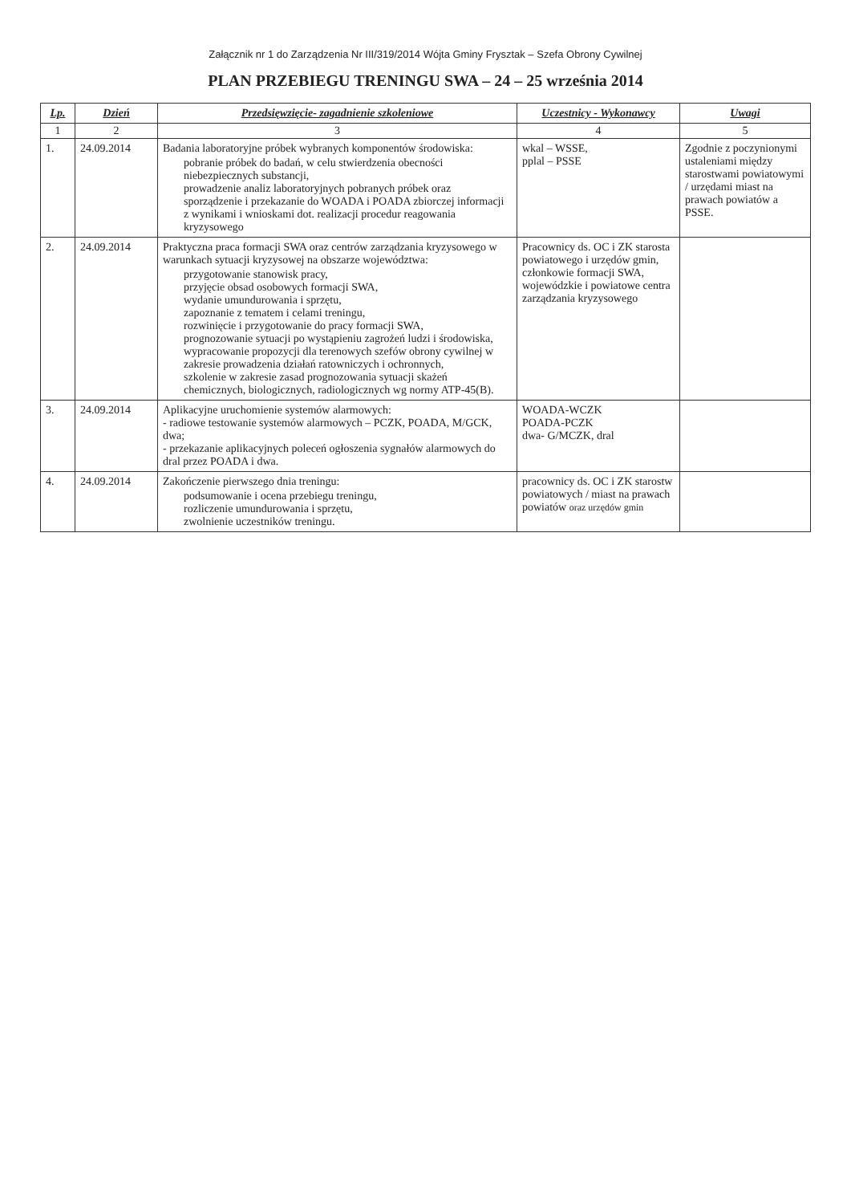Załącznik nr 1 do Zarządzenia Nr III/319/2014 Wójta Gminy Frysztak – Szefa Obrony Cywilnej
PLAN PRZEBIEGU TRENINGU SWA – 24 – 25 września 2014
| Lp. | Dzień | Przedsięwzięcie- zagadnienie szkoleniowe | Uczestnicy - Wykonawcy | Uwagi |
| --- | --- | --- | --- | --- |
| 1 | 2 | 3 | 4 | 5 |
| 1. | 24.09.2014 | Badania laboratoryjne próbek wybranych komponentów środowiska: pobranie próbek do badań, w celu stwierdzenia obecności niebezpiecznych substancji, prowadzenie analiz laboratoryjnych pobranych próbek oraz sporządzenie i przekazanie do WOADA i POADA zbiorczej informacji z wynikami i wnioskami dot. realizacji procedur reagowania kryzysowego | wkal – WSSE, pplal – PSSE | Zgodnie z poczynionymi ustaleniami między starostwami powiatowymi / urzędami miast na prawach powiatów a PSSE. |
| 2. | 24.09.2014 | Praktyczna praca formacji SWA oraz centrów zarządzania kryzysowego w warunkach sytuacji kryzysowej na obszarze województwa: przygotowanie stanowisk pracy, przyjęcie obsad osobowych formacji SWA, wydanie umundurowania i sprzętu, zapoznanie z tematem i celami treningu, rozwinięcie i przygotowanie do pracy formacji SWA, prognozowanie sytuacji po wystąpieniu zagrożeń ludzi i środowiska, wypracowanie propozycji dla terenowych szefów obrony cywilnej w zakresie prowadzenia działań ratowniczych i ochronnych, szkolenie w zakresie zasad prognozowania sytuacji skażeń chemicznych, biologicznych, radiologicznych wg normy ATP-45(B). | Pracownicy ds. OC i ZK starosta powiatowego i urzędów gmin, członkowie formacji SWA, wojewódzkie i powiatowe centra zarządzania kryzysowego | |
| 3. | 24.09.2014 | Aplikacyjne uruchomienie systemów alarmowych: - radiowe testowanie systemów alarmowych – PCZK, POADA, M/GCK, dwa; - przekazanie aplikacyjnych poleceń ogłoszenia sygnałów alarmowych do dral przez POADA i dwa. | WOADA-WCZK POADA-PCZK dwa- G/MCZK, dral | |
| 4. | 24.09.2014 | Zakończenie pierwszego dnia treningu: podsumowanie i ocena przebiegu treningu, rozliczenie umundurowania i sprzętu, zwolnienie uczestników treningu. | pracownicy ds. OC i ZK starostw powiatowych / miast na prawach powiatów oraz urzędów gmin | |